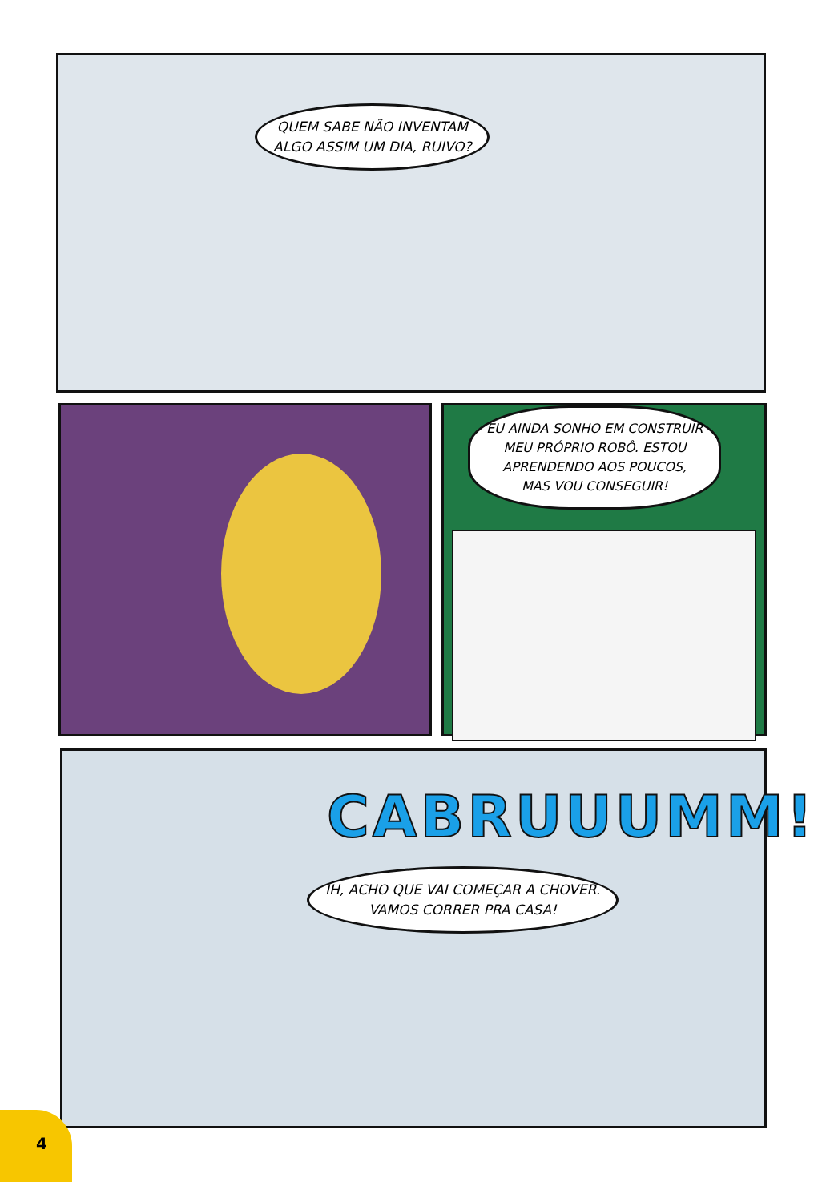QUEM SABE NÃO INVENTAM
ALGO ASSIM UM DIA, RUIVO?
EU AINDA SONHO EM CONSTRUIR
MEU PRÓPRIO ROBÔ. ESTOU
APRENDENDO AOS POUCOS,
MAS VOU CONSEGUIR!
CABRUUUMM!
IH, ACHO QUE VAI COMEÇAR A CHOVER.
VAMOS CORRER PRA CASA!
4